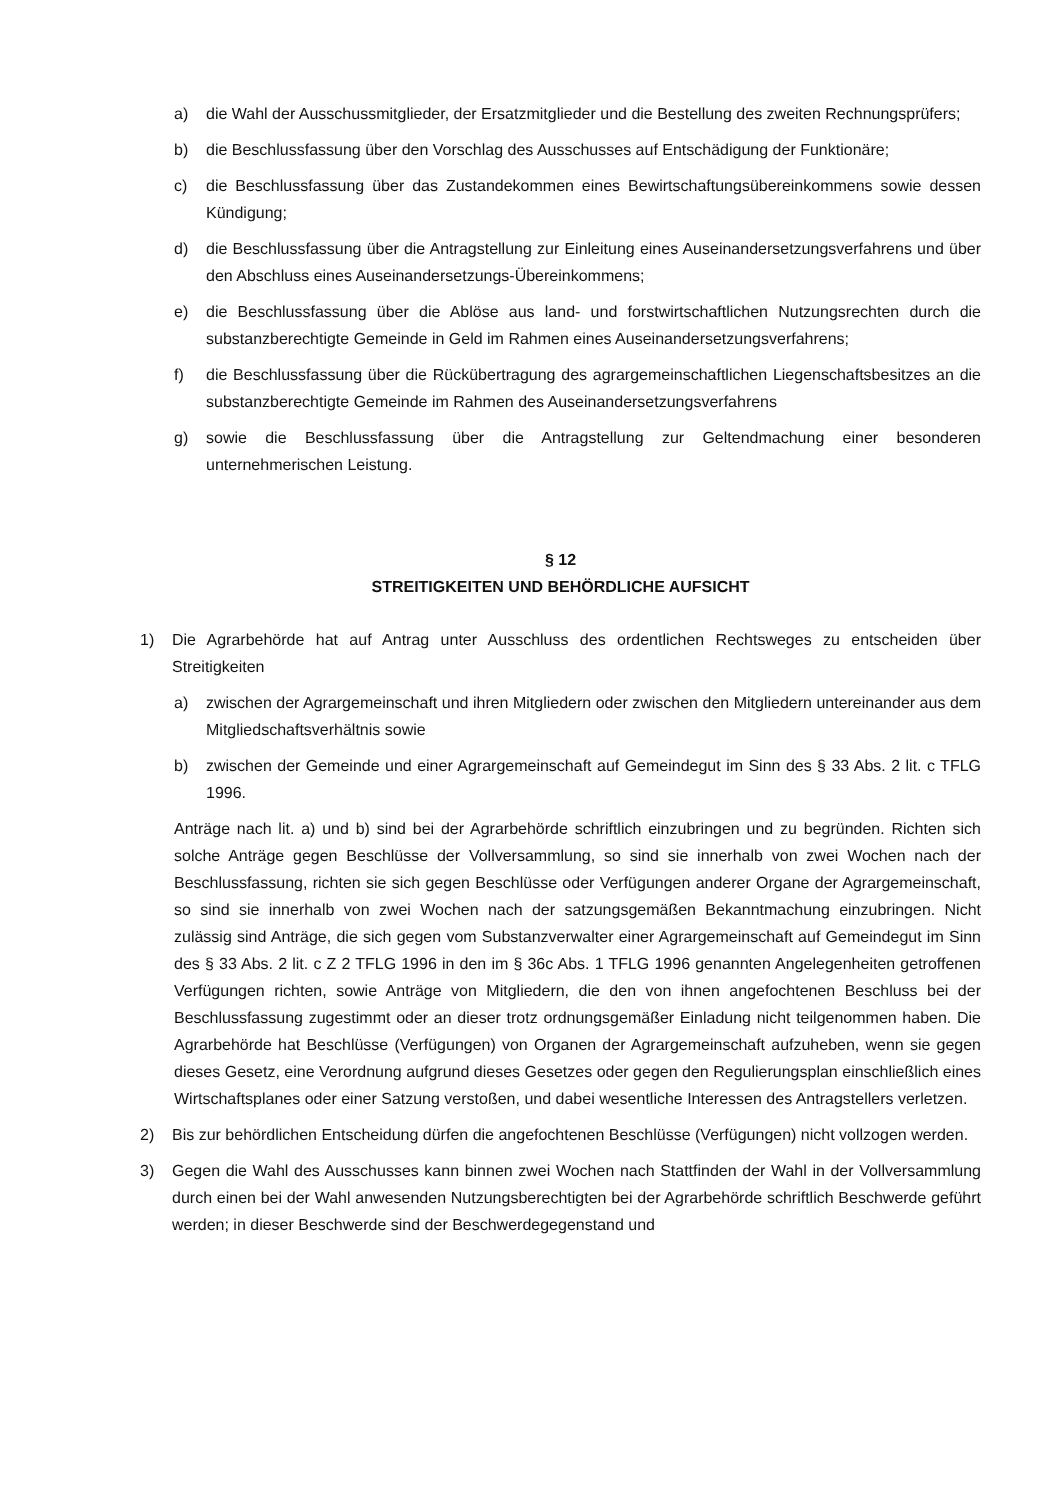a) die Wahl der Ausschussmitglieder, der Ersatzmitglieder und die Bestellung des zweiten Rechnungsprüfers;
b) die Beschlussfassung über den Vorschlag des Ausschusses auf Entschädigung der Funktionäre;
c) die Beschlussfassung über das Zustandekommen eines Bewirtschaftungsübereinkommens sowie dessen Kündigung;
d) die Beschlussfassung über die Antragstellung zur Einleitung eines Auseinandersetzungsverfahrens und über den Abschluss eines Auseinandersetzungs-Übereinkommens;
e) die Beschlussfassung über die Ablöse aus land- und forstwirtschaftlichen Nutzungsrechten durch die substanzberechtigte Gemeinde in Geld im Rahmen eines Auseinandersetzungsverfahrens;
f) die Beschlussfassung über die Rückübertragung des agrargemeinschaftlichen Liegenschaftsbesitzes an die substanzberechtigte Gemeinde im Rahmen des Auseinandersetzungsverfahrens
g) sowie die Beschlussfassung über die Antragstellung zur Geltendmachung einer besonderen unternehmerischen Leistung.
§ 12
STREITIGKEITEN UND BEHÖRDLICHE AUFSICHT
1) Die Agrarbehörde hat auf Antrag unter Ausschluss des ordentlichen Rechtsweges zu entscheiden über Streitigkeiten
a) zwischen der Agrargemeinschaft und ihren Mitgliedern oder zwischen den Mitgliedern untereinander aus dem Mitgliedschaftsverhältnis sowie
b) zwischen der Gemeinde und einer Agrargemeinschaft auf Gemeindegut im Sinn des § 33 Abs. 2 lit. c TFLG 1996.
Anträge nach lit. a) und b) sind bei der Agrarbehörde schriftlich einzubringen und zu begründen. Richten sich solche Anträge gegen Beschlüsse der Vollversammlung, so sind sie innerhalb von zwei Wochen nach der Beschlussfassung, richten sie sich gegen Beschlüsse oder Verfügungen anderer Organe der Agrargemeinschaft, so sind sie innerhalb von zwei Wochen nach der satzungsgemäßen Bekanntmachung einzubringen. Nicht zulässig sind Anträge, die sich gegen vom Substanzverwalter einer Agrargemeinschaft auf Gemeindegut im Sinn des § 33 Abs. 2 lit. c Z 2 TFLG 1996 in den im § 36c Abs. 1 TFLG 1996 genannten Angelegenheiten getroffenen Verfügungen richten, sowie Anträge von Mitgliedern, die den von ihnen angefochtenen Beschluss bei der Beschlussfassung zugestimmt oder an dieser trotz ordnungsgemäßer Einladung nicht teilgenommen haben. Die Agrarbehörde hat Beschlüsse (Verfügungen) von Organen der Agrargemeinschaft aufzuheben, wenn sie gegen dieses Gesetz, eine Verordnung aufgrund dieses Gesetzes oder gegen den Regulierungsplan einschließlich eines Wirtschaftsplanes oder einer Satzung verstoßen, und dabei wesentliche Interessen des Antragstellers verletzen.
2) Bis zur behördlichen Entscheidung dürfen die angefochtenen Beschlüsse (Verfügungen) nicht vollzogen werden.
3) Gegen die Wahl des Ausschusses kann binnen zwei Wochen nach Stattfinden der Wahl in der Vollversammlung durch einen bei der Wahl anwesenden Nutzungsberechtigten bei der Agrarbehörde schriftlich Beschwerde geführt werden; in dieser Beschwerde sind der Beschwerdegegenstand und